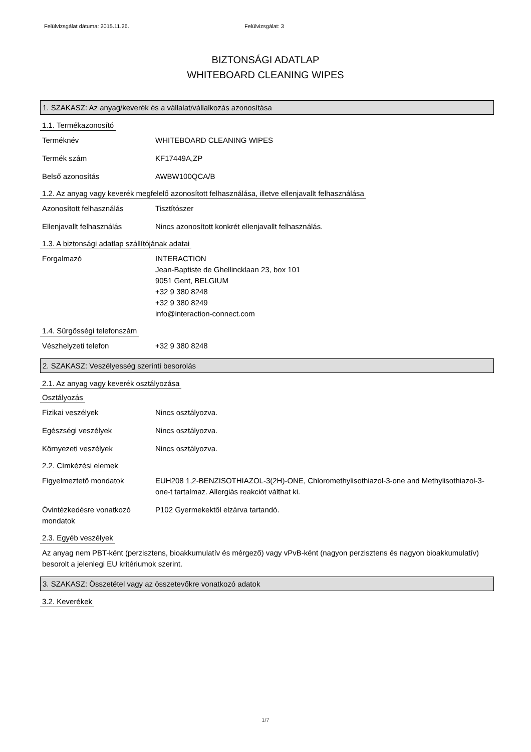Felülvizsgálat dátuma: 2015.11.26. Felülvizsgálat: 3
BIZTONSÁGI ADATLAP
WHITEBOARD CLEANING WIPES
1. SZAKASZ: Az anyag/keverék és a vállalat/vállalkozás azonosítása
1.1. Termékazonosító
Terméknév WHITEBOARD CLEANING WIPES
Termék szám KF17449A,ZP
Belső azonosítás AWBW100QCA/B
1.2. Az anyag vagy keverék megfelelő azonosított felhasználása, illetve ellenjavallt felhasználása
Azonosított felhasználás Tisztítószer
Ellenjavallt felhasználás Nincs azonosított konkrét ellenjavallt felhasználás.
1.3. A biztonsági adatlap szállítójának adatai
Forgalmazó INTERACTION
Jean-Baptiste de Ghellincklaan 23, box 101
9051 Gent, BELGIUM
+32 9 380 8248
+32 9 380 8249
info@interaction-connect.com
1.4. Sürgősségi telefonszám
Vészhelyzeti telefon +32 9 380 8248
2. SZAKASZ: Veszélyesség szerinti besorolás
2.1. Az anyag vagy keverék osztályozása
Osztályozás
Fizikai veszélyek Nincs osztályozva.
Egészségi veszélyek Nincs osztályozva.
Környezeti veszélyek Nincs osztályozva.
2.2. Címkézési elemek
Figyelmeztető mondatok EUH208 1,2-BENZISOTHIAZOL-3(2H)-ONE, Chloromethylisothiazol-3-one and Methylisothiazol-3-one-t tartalmaz. Allergiás reakciót válthat ki.
Óvintézkedésre vonatkozó mondatok
P102 Gyermekektől elzárva tartandó.
2.3. Egyéb veszélyek
Az anyag nem PBT-ként (perzisztens, bioakkumulatív és mérgező) vagy vPvB-ként (nagyon perzisztens és nagyon bioakkumulatív) besorolt a jelenlegi EU kritériumok szerint.
3. SZAKASZ: Összetétel vagy az összetevőkre vonatkozó adatok
3.2. Keverékek
1/7